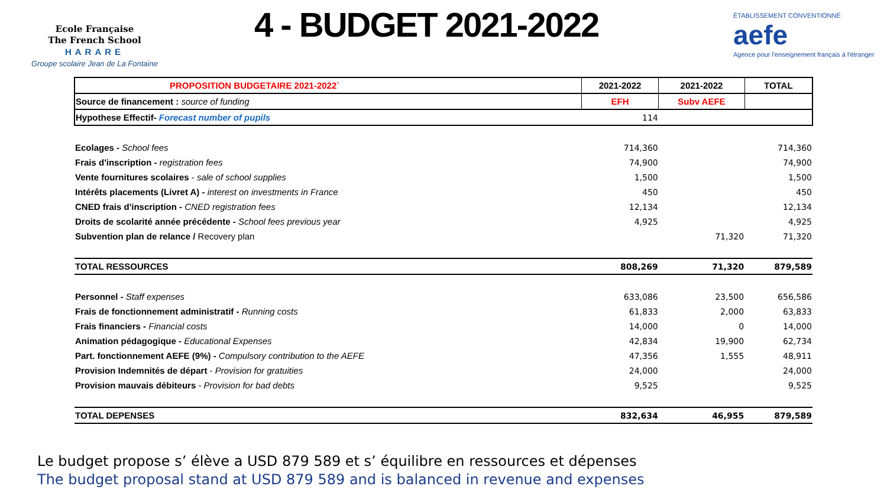Ecole Française
The French School
HARARE
Groupe scolaire Jean de La Fontaine
4 - BUDGET 2021-2022
ÉTABLISSEMENT CONVENTIONNÉ
aefe
Agence pour l'enseignement français à l'étranger
| PROPOSITION BUDGETAIRE 2021-2022` | 2021-2022 | 2021-2022 | TOTAL |
| --- | --- | --- | --- |
| Source de financement : source of funding | EFH | Subv AEFE | |
| Hypothese Effectif- Forecast number of pupils | 114 | | |
| Ecolages - School fees | 714,360 | | 714,360 |
| Frais d'inscription - registration fees | 74,900 | | 74,900 |
| Vente fournitures scolaires - sale of school supplies | 1,500 | | 1,500 |
| Intérêts placements (Livret A) - interest on investments in France | 450 | | 450 |
| CNED frais d'inscription - CNED registration fees | 12,134 | | 12,134 |
| Droits de scolarité année précédente - School fees previous year | 4,925 | | 4,925 |
| Subvention plan de relance / Recovery plan | | 71,320 | 71,320 |
| TOTAL RESSOURCES | 808,269 | 71,320 | 879,589 |
| Personnel - Staff expenses | 633,086 | 23,500 | 656,586 |
| Frais de fonctionnement administratif - Running costs | 61,833 | 2,000 | 63,833 |
| Frais financiers - Financial costs | 14,000 | 0 | 14,000 |
| Animation pédagogique - Educational Expenses | 42,834 | 19,900 | 62,734 |
| Part. fonctionnement AEFE (9%) - Compulsory contribution to the AEFE | 47,356 | 1,555 | 48,911 |
| Provision Indemnités de départ - Provision for gratuities | 24,000 | | 24,000 |
| Provision mauvais débiteurs - Provision for bad debts | 9,525 | | 9,525 |
| TOTAL DEPENSES | 832,634 | 46,955 | 879,589 |
Le budget propose s’ élève a USD 879 589 et s’ équilibre en ressources et dépenses
The budget proposal stand at USD 879 589 and is balanced in revenue and expenses